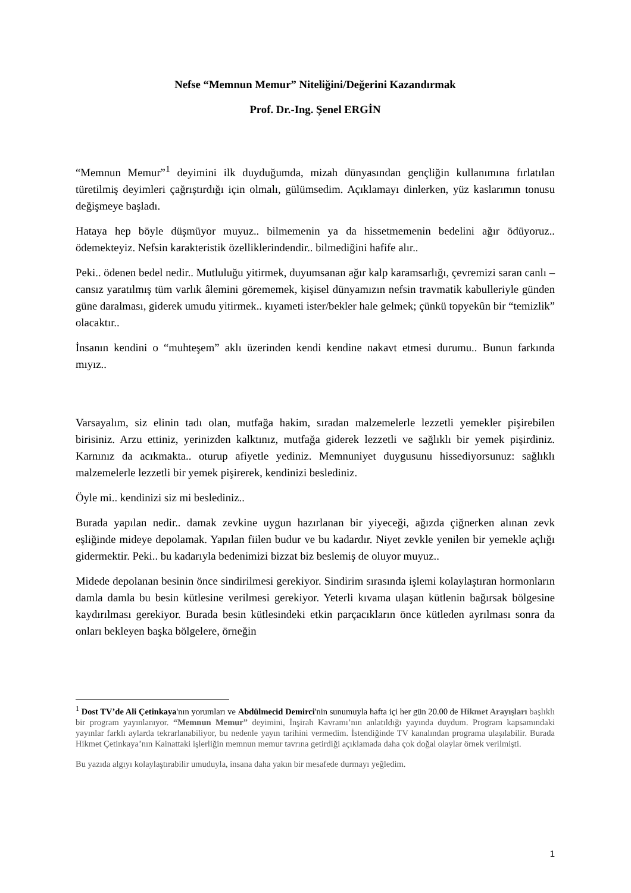Nefse “Memnun Memur” Niteliğini/Değerini Kazandırmak
Prof. Dr.-Ing. Şenel ERGİN
“Memnun Memur”<sup>1</sup> deyimini ilk duyduğumda, mizah dünyasından gençliğin kullanımına fırlatılan türetilmiş deyimleri çağrıştırdığı için olmalı, gülümsedim. Açıklamayı dinlerken, yüz kaslarımın tonusu değişmeye başladı.
Hataya hep böyle düşmüyor muyuz.. bilmemenin ya da hissetmemenin bedelini ağır ödüyoruz.. ödemekteyiz. Nefsin karakteristik özelliklerindendir.. bilmediğini hafife alır..
Peki.. ödenen bedel nedir.. Mutluluğu yitirmek, duyumsanan ağır kalp karamsarlığı, çevremizi saran canlı – cansız yaratılmış tüm varlık âlemini görememek, kişisel dünyamızın nefsin travmatik kabulleriyle günden güne daralması, giderek umudu yitirmek.. kıyameti ister/bekler hale gelmek; çünkü topyekûn bir “temizlik” olacaktır..
İnsanın kendini o “muhteşem” aklı üzerinden kendi kendine nakavt etmesi durumu.. Bunun farkında mıyız..
Varsayalım, siz elinin tadı olan, mutfağa hakim, sıradan malzemelerle lezzetli yemekler pişirebilen birisiniz. Arzu ettiniz, yerinizden kalktınız, mutfağa giderek lezzetli ve sağlıklı bir yemek pişirdiniz. Karnınız da acıkmakta.. oturup afiyetle yediniz. Memnuniyet duygusunu hissediyorsunuz: sağlıklı malzemelerle lezzetli bir yemek pişirerek, kendinizi beslediniz.
Öyle mi.. kendinizi siz mi beslediniz..
Burada yapılan nedir.. damak zevkine uygun hazırlanan bir yiyeceği, ağızda çiğnerken alınan zevk eşliğinde mideye depolamak. Yapılan fiilen budur ve bu kadardır. Niyet zevkle yenilen bir yemekle açlığı gidermektir. Peki.. bu kadarıyla bedenimizi bizzat biz beslemiş de oluyor muyuz..
Midede depolanan besinin önce sindirilmesi gerekiyor. Sindirim sırasında işlemi kolaylaştıran hormonların damla damla bu besin kütlesine verilmesi gerekiyor. Yeterli kıvama ulaşan kütlenin bağırsak bölgesine kaydırılması gerekiyor. Burada besin kütlesindeki etkin parçacıkların önce kütleden ayrılması sonra da onları bekleyen başka bölgelere, örneğin
<sup>1</sup> Dost TV’de Ali Çetinkaya'nın yorumları ve Abdülmecid Demirci'nin sunumuyla hafta içi her gün 20.00 de Hikmet Arayışları başlıklı bir program yayınlanıyor. “Memnun Memur” deyimini, İnşirah Kavramı’nın anlatıldığı yayında duydum. Program kapsamındaki yayınlar farklı aylarda tekrarlanabiliyor, bu nedenle yayın tarihini vermedim. İstendiğinde TV kanalından programa ulaşılabilir. Burada Hikmet Çetinkaya’nın Kainattaki işlerliğin memnun memur tavrına getirdiği açıklamada daha çok doğal olaylar örnek verilmişti.
Bu yazıda algıyı kolaylaştırabilir umuduyla, insana daha yakın bir mesafede durmayı yeğledim.
1